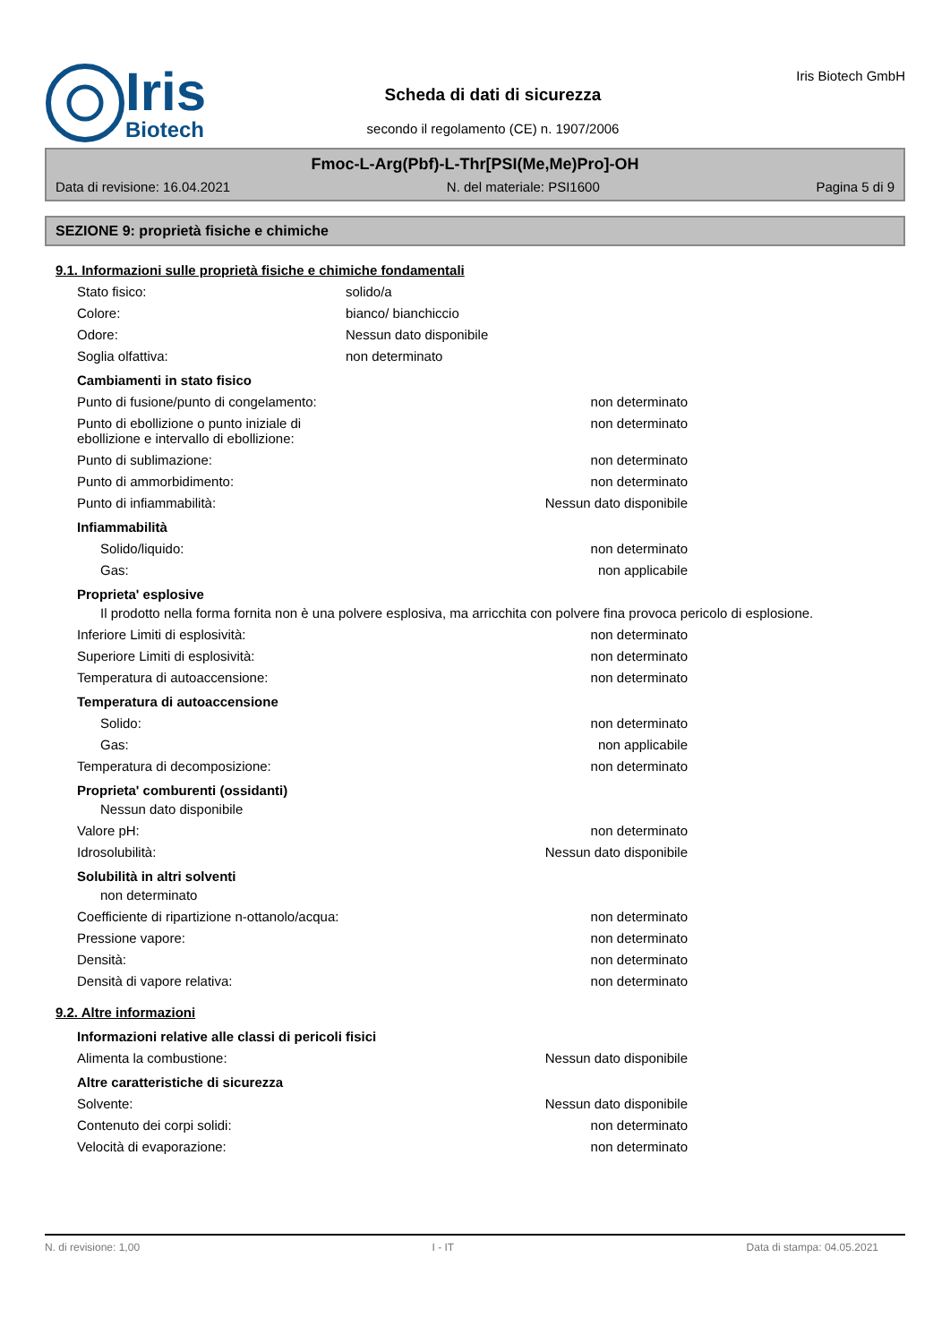Iris
Biotech
Scheda di dati di sicurezza
secondo il regolamento (CE) n. 1907/2006
Iris Biotech GmbH
Fmoc-L-Arg(Pbf)-L-Thr[PSI(Me,Me)Pro]-OH
Data di revisione: 16.04.2021 N. del materiale: PSI1600 Pagina 5 di 9
SEZIONE 9: proprietà fisiche e chimiche
9.1. Informazioni sulle proprietà fisiche e chimiche fondamentali
Stato fisico: solido/a
Colore: bianco/ bianchiccio
Odore: Nessun dato disponibile
Soglia olfattiva: non determinato
Cambiamenti in stato fisico
Punto di fusione/punto di congelamento: non determinato
Punto di ebollizione o punto iniziale di ebollizione e intervallo di ebollizione: non determinato
Punto di sublimazione: non determinato
Punto di ammorbidimento: non determinato
Punto di infiammabilità: Nessun dato disponibile
Infiammabilità
Solido/liquido: non determinato
Gas: non applicabile
Proprieta' esplosive
Il prodotto nella forma fornita non è una polvere esplosiva, ma arricchita con polvere fina provoca pericolo di esplosione.
Inferiore Limiti di esplosività: non determinato
Superiore Limiti di esplosività: non determinato
Temperatura di autoaccensione: non determinato
Temperatura di autoaccensione
Solido: non determinato
Gas: non applicabile
Temperatura di decomposizione: non determinato
Proprieta' comburenti (ossidanti)
Nessun dato disponibile
Valore pH: non determinato
Idrosolubilità: Nessun dato disponibile
Solubilità in altri solventi
non determinato
Coefficiente di ripartizione n-ottanolo/acqua: non determinato
Pressione vapore: non determinato
Densità: non determinato
Densità di vapore relativa: non determinato
9.2. Altre informazioni
Informazioni relative alle classi di pericoli fisici
Alimenta la combustione: Nessun dato disponibile
Altre caratteristiche di sicurezza
Solvente: Nessun dato disponibile
Contenuto dei corpi solidi: non determinato
Velocità di evaporazione: non determinato
N. di revisione: 1,00 I - IT Data di stampa: 04.05.2021